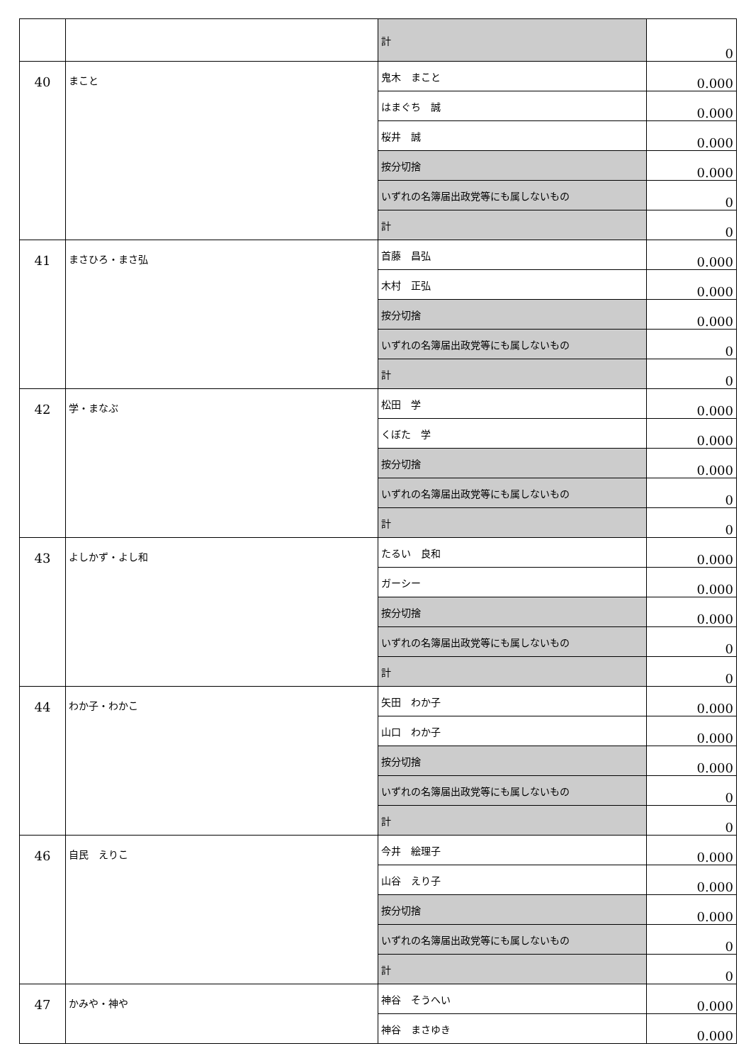| | | 計 | 0 |
| 40 | まこと | 鬼木 まこと | 0.000 |
| | | はまぐち 誠 | 0.000 |
| | | 桜井 誠 | 0.000 |
| | | 按分切捨 | 0.000 |
| | | いずれの名簿届出政党等にも属しないもの | 0 |
| | | 計 | 0 |
| 41 | まさひろ・まさ弘 | 首藤 昌弘 | 0.000 |
| | | 木村 正弘 | 0.000 |
| | | 按分切捨 | 0.000 |
| | | いずれの名簿届出政党等にも属しないもの | 0 |
| | | 計 | 0 |
| 42 | 学・まなぶ | 松田 学 | 0.000 |
| | | くぼた 学 | 0.000 |
| | | 按分切捨 | 0.000 |
| | | いずれの名簿届出政党等にも属しないもの | 0 |
| | | 計 | 0 |
| 43 | よしかず・よし和 | たるい 良和 | 0.000 |
| | | ガーシー | 0.000 |
| | | 按分切捨 | 0.000 |
| | | いずれの名簿届出政党等にも属しないもの | 0 |
| | | 計 | 0 |
| 44 | わか子・わかこ | 矢田 わか子 | 0.000 |
| | | 山口 わか子 | 0.000 |
| | | 按分切捨 | 0.000 |
| | | いずれの名簿届出政党等にも属しないもの | 0 |
| | | 計 | 0 |
| 46 | 自民 えりこ | 今井 絵理子 | 0.000 |
| | | 山谷 えり子 | 0.000 |
| | | 按分切捨 | 0.000 |
| | | いずれの名簿届出政党等にも属しないもの | 0 |
| | | 計 | 0 |
| 47 | かみや・神や | 神谷 そうへい | 0.000 |
| | | 神谷 まさゆき | 0.000 |